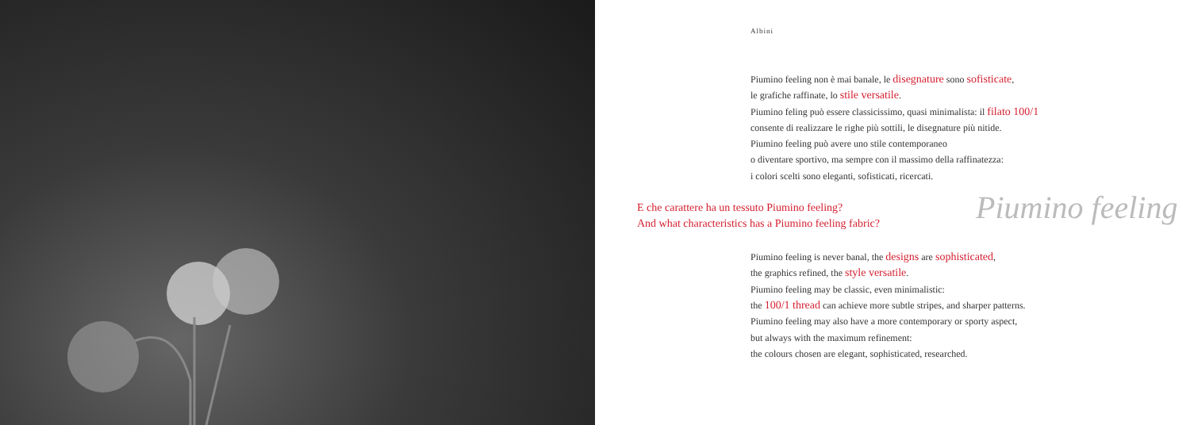Albini
Piumino feeling non è mai banale, le disegnature sono sofisticate,
le grafiche raffinate, lo stile versatile.
Piumino feling può essere classicissimo, quasi minimalista: il filato 100/1
consente di realizzare le righe più sottili, le disegnature più nitide.
Piumino feeling può avere uno stile contemporaneo
o diventare sportivo, ma sempre con il massimo della raffinatezza:
i colori scelti sono eleganti, sofisticati, ricercati.
E che carattere ha un tessuto Piumino feeling?
And what characteristics has a Piumino feeling fabric?
Piumino feeling
Piumino feeling is never banal, the designs are sophisticated,
the graphics refined, the style versatile.
Piumino feeling may be classic, even minimalistic:
the 100/1 thread can achieve more subtle stripes, and sharper patterns.
Piumino feeling may also have a more contemporary or sporty aspect,
but always with the maximum refinement:
the colours chosen are elegant, sophisticated, researched.